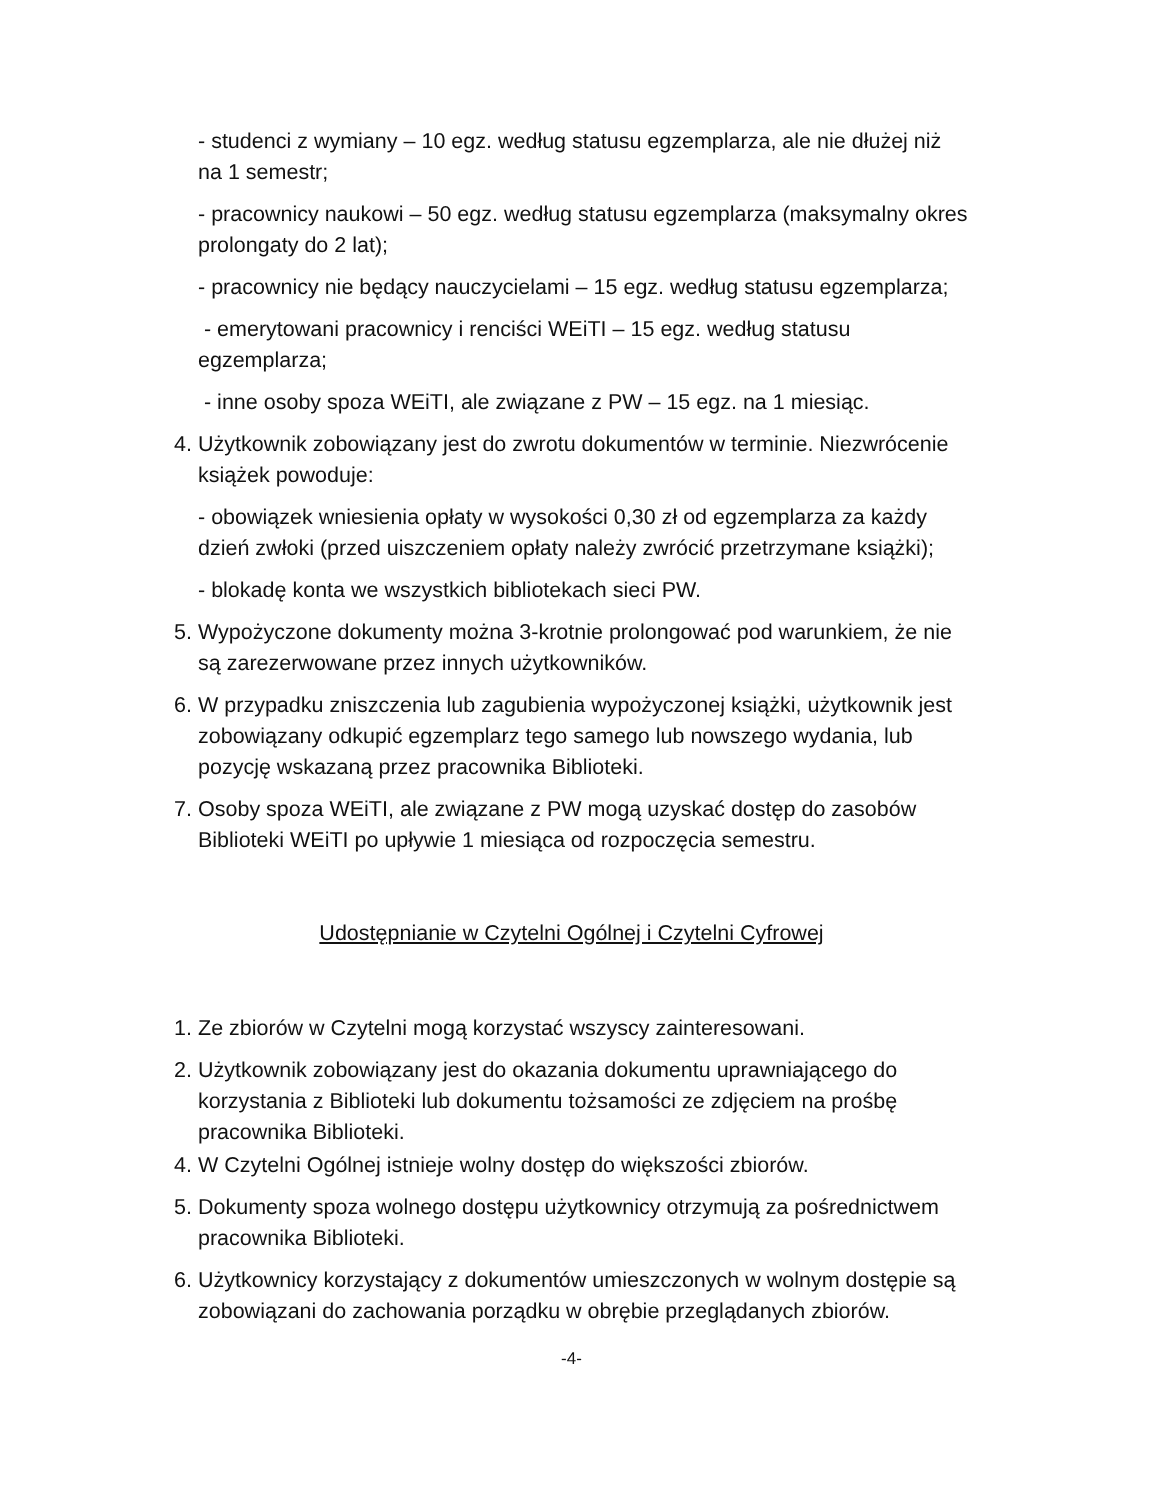- studenci z wymiany – 10 egz. według statusu egzemplarza, ale nie dłużej niż na 1 semestr;
- pracownicy naukowi – 50 egz. według statusu egzemplarza (maksymalny okres prolongaty do 2 lat);
- pracownicy nie będący nauczycielami – 15 egz. według statusu egzemplarza;
- emerytowani pracownicy i renciści WEiTI – 15 egz. według statusu egzemplarza;
- inne osoby spoza WEiTI, ale związane z PW – 15 egz. na 1 miesiąc.
4. Użytkownik zobowiązany jest do zwrotu dokumentów w terminie. Niezwrócenie książek powoduje:
- obowiązek wniesienia opłaty w wysokości 0,30 zł od egzemplarza za każdy dzień zwłoki (przed uiszczeniem opłaty należy zwrócić przetrzymane książki);
- blokadę konta we wszystkich bibliotekach sieci PW.
5. Wypożyczone dokumenty można 3-krotnie prolongować pod warunkiem, że nie są zarezerwowane przez innych użytkowników.
6. W przypadku zniszczenia lub zagubienia wypożyczonej książki, użytkownik jest zobowiązany odkupić egzemplarz tego samego lub nowszego wydania, lub pozycję wskazaną przez pracownika Biblioteki.
7. Osoby spoza WEiTI, ale związane z PW mogą uzyskać dostęp do zasobów Biblioteki WEiTI po upływie 1 miesiąca od rozpoczęcia semestru.
Udostępnianie w Czytelni Ogólnej i Czytelni Cyfrowej
1. Ze zbiorów w Czytelni mogą korzystać wszyscy zainteresowani.
2. Użytkownik zobowiązany jest do okazania dokumentu uprawniającego do korzystania z Biblioteki lub dokumentu tożsamości ze zdjęciem na prośbę pracownika Biblioteki.
4. W Czytelni Ogólnej istnieje wolny dostęp do większości zbiorów.
5. Dokumenty spoza wolnego dostępu użytkownicy otrzymują za pośrednictwem pracownika Biblioteki.
6. Użytkownicy korzystający z dokumentów umieszczonych w wolnym dostępie są zobowiązani do zachowania porządku w obrębie przeglądanych zbiorów.
-4-